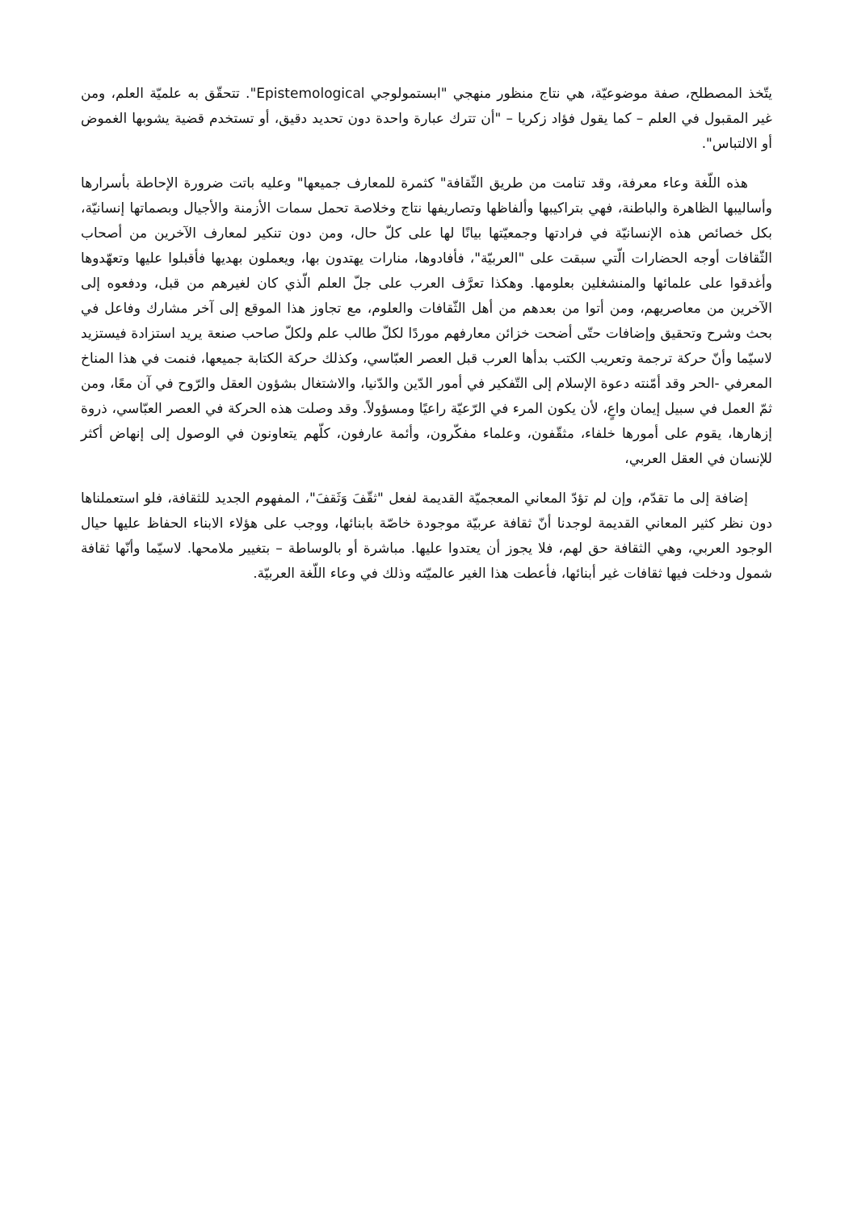يتّخذ المصطلح، صفة موضوعيّة، هي نتاج منظور منهجي "ابستمولوجي Epistemological". تتحقّق به علميّة العلم، ومن غير المقبول في العلم – كما يقول فؤاد زكريا – "أن تترك عبارة واحدة دون تحديد دقيق، أو تستخدم قضية يشوبها الغموض أو الالتباس".
هذه اللّغة وعاء معرفة، وقد تنامت من طريق الثّقافة" كثمرة للمعارف جميعها" وعليه باتت ضرورة الإحاطة بأسرارها وأساليبها الظاهرة والباطنة، فهي بتراكيبها وألفاظها وتصاريفها نتاج وخلاصة تحمل سمات الأزمنة والأجيال وبصماتها إنسانيّة، بكل خصائص هذه الإنسانيّة في فرادتها وجمعيّتها بيانًا لها على كلّ حال، ومن دون تنكير لمعارف الآخرين من أصحاب الثّقافات أوجه الحضارات الّتي سبقت على "العربيّة"، فأفادوها، منارات يهتدون بها، ويعملون بهديها فأقبلوا عليها وتعهّدوها وأغدقوا على علمائها والمنشغلين بعلومها. وهكذا تعرَّف العرب على جلّ العلم الّذي كان لغيرهم من قبل، ودفعوه إلى الآخرين من معاصريهم، ومن أتوا من بعدهم من أهل الثّقافات والعلوم، مع تجاوز هذا الموقع إلى آخر مشارك وفاعل في بحث وشرح وتحقيق وإضافات حتّى أضحت خزائن معارفهم موردًا لكلّ طالب علم ولكلّ صاحب صنعة يريد استزادة فيستزيد لاسيّما وأنّ حركة ترجمة وتعريب الكتب بدأها العرب قبل العصر العبّاسي، وكذلك حركة الكتابة جميعها، فنمت في هذا المناخ المعرفي -الحر وقد أمّنته دعوة الإسلام إلى التّفكير في أمور الدّين والدّنيا، والاشتغال بشؤون العقل والرّوح في آن معًا، ومن ثمّ العمل في سبيل إيمان واعٍ، لأن يكون المرء في الرّعيّة راعيًا ومسؤولاً. وقد وصلت هذه الحركة في العصر العبّاسي، ذروة إزهارها، يقوم على أمورها خلفاء، مثقّفون، وعلماء مفكّرون، وأئمة عارفون، كلّهم يتعاونون في الوصول إلى إنهاض أكثر للإنسان في العقل العربي،
إضافة إلى ما تقدّم، وإن لم تؤدّ المعاني المعجميّة القديمة لفعل "ثقّفَ وَثَقفَ"، المفهوم الجديد للثقافة، فلو استعملناها دون نظر كثير المعاني القديمة لوجدنا أنّ ثقافة عربيّة موجودة خاصّة بابنائها، ووجب على هؤلاء الابناء الحفاظ عليها حيال الوجود العربي، وهي الثقافة حق لهم، فلا يجوز أن يعتدوا عليها. مباشرة أو بالوساطة – بتغيير ملامحها. لاسيّما وأنّها ثقافة شمول ودخلت فيها ثقافات غير أبنائها، فأعطت هذا الغير عالميّته وذلك في وعاء اللّغة العربيّة.